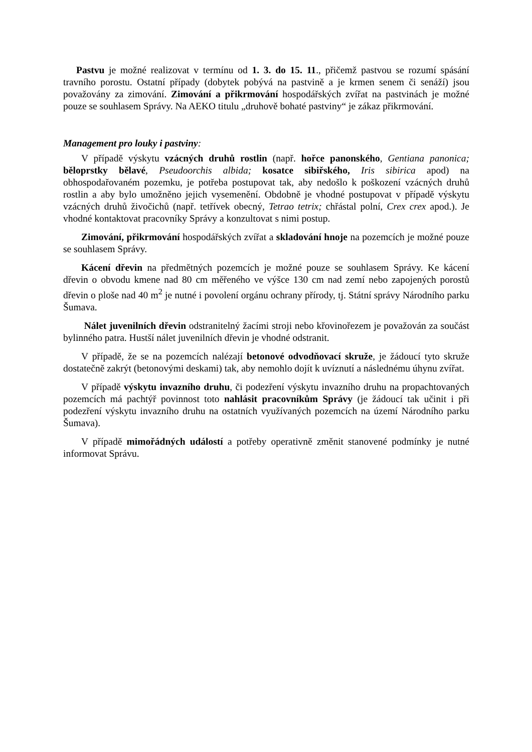Pastvu je možné realizovat v termínu od 1. 3. do 15. 11., přičemž pastvou se rozumí spásání travního porostu. Ostatní případy (dobytek pobývá na pastvině a je krmen senem či senáží) jsou považovány za zimování. Zimování a přikrmování hospodářských zvířat na pastvinách je možné pouze se souhlasem Správy. Na AEKO titulu „druhově bohaté pastviny“ je zákaz přikrmování.
Management pro louky i pastviny:
V případě výskytu vzácných druhů rostlin (např. hořce panonského, Gentiana panonica; běloprstky bělavé, Pseudoorchis albida; kosatce sibiřského, Iris sibirica apod) na obhospodařovaném pozemku, je potřeba postupovat tak, aby nedošlo k poškození vzácných druhů rostlin a aby bylo umožněno jejich vysemenění. Obdobně je vhodné postupovat v případě výskytu vzácných druhů živočichů (např. tetřívek obecný, Tetrao tetrix; chřástal polní, Crex crex apod.). Je vhodné kontaktovat pracovníky Správy a konzultovat s nimi postup.
Zimování, přikrmování hospodářských zvířat a skladování hnoje na pozemcích je možné pouze se souhlasem Správy.
Kácení dřevin na předmětných pozemcích je možné pouze se souhlasem Správy. Ke kácení dřevin o obvodu kmene nad 80 cm měřeného ve výšce 130 cm nad zemí nebo zapojených porostů dřevin o ploše nad 40 m<sup>2</sup> je nutné i povolení orgánu ochrany přírody, tj. Státní správy Národního parku Šumava.
Nálet juvenilních dřevin odstranitelný žacími stroji nebo křovinořezem je považován za součást bylinného patra. Hustší nálet juvenilních dřevin je vhodné odstranit.
V případě, že se na pozemcích nalézají betonové odvodňovací skruže, je žádoucí tyto skruže dostatečně zakrýt (betonovými deskami) tak, aby nemohlo dojít k uvíznutí a následnému úhynu zvířat.
V případě výskytu invazního druhu, či podezření výskytu invazního druhu na propachtovaných pozemcích má pachtýř povinnost toto nahlásit pracovníkům Správy (je žádoucí tak učinit i při podezření výskytu invazního druhu na ostatních využívaných pozemcích na území Národního parku Šumava).
V případě mimořádných událostí a potřeby operativně změnit stanovené podmínky je nutné informovat Správu.